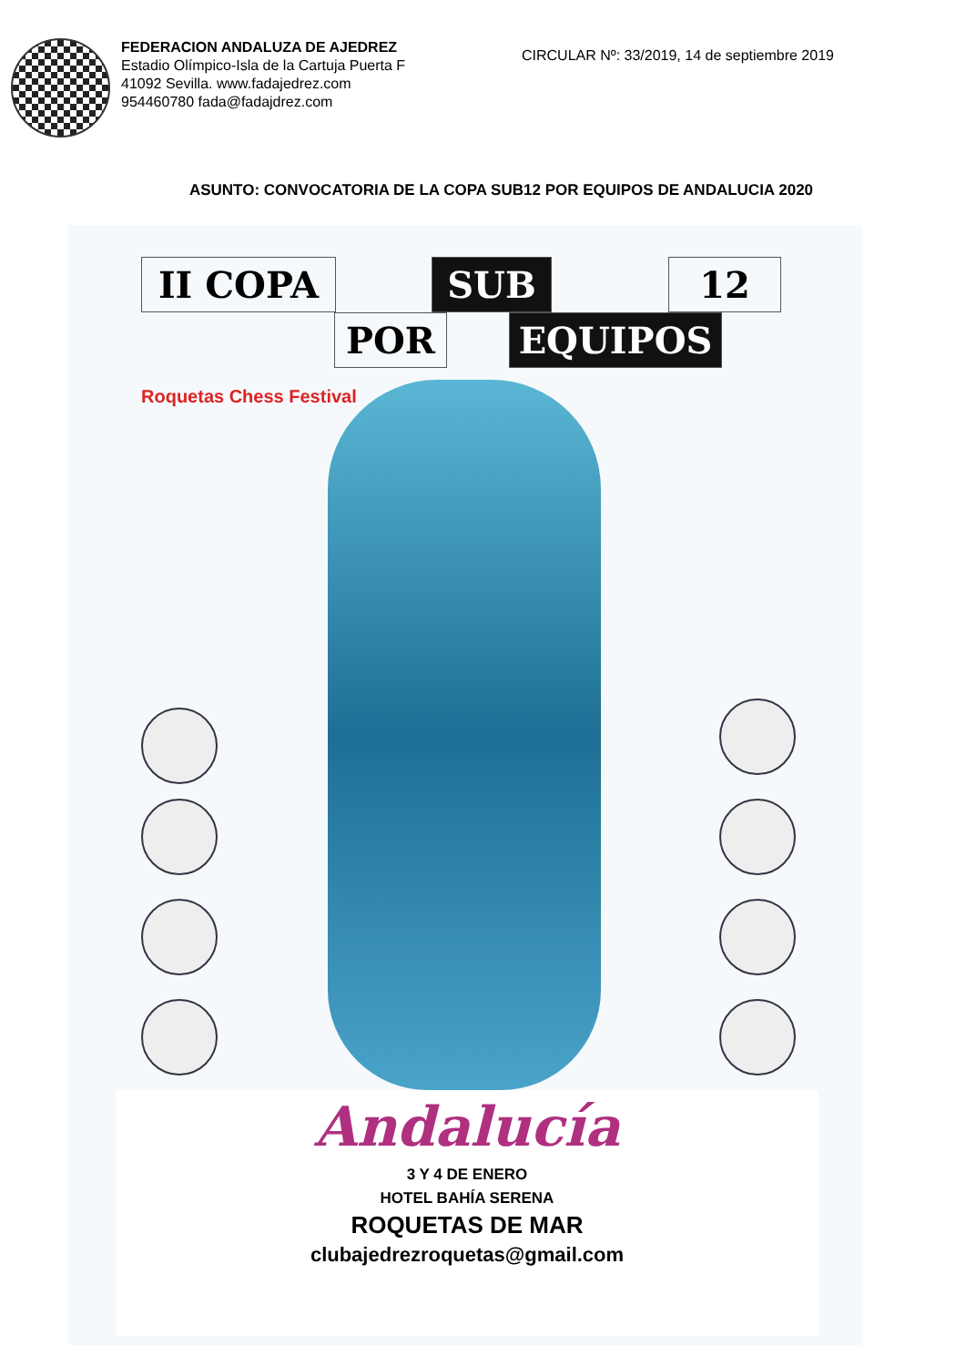FEDERACION ANDALUZA DE AJEDREZ
Estadio Olímpico-Isla de la Cartuja Puerta F
41092 Sevilla. www.fadajedrez.com
954460780 fada@fadajdrez.com
CIRCULAR Nº: 33/2019, 14 de septiembre 2019
ASUNTO: CONVOCATORIA DE LA COPA SUB12 POR EQUIPOS DE ANDALUCIA 2020
II COPA SUB 12
POR EQUIPOS
Roquetas Chess Festival
Andalucía
3 Y 4 DE ENERO
HOTEL BAHÍA SERENA
ROQUETAS DE MAR
clubajedrezroquetas@gmail.com